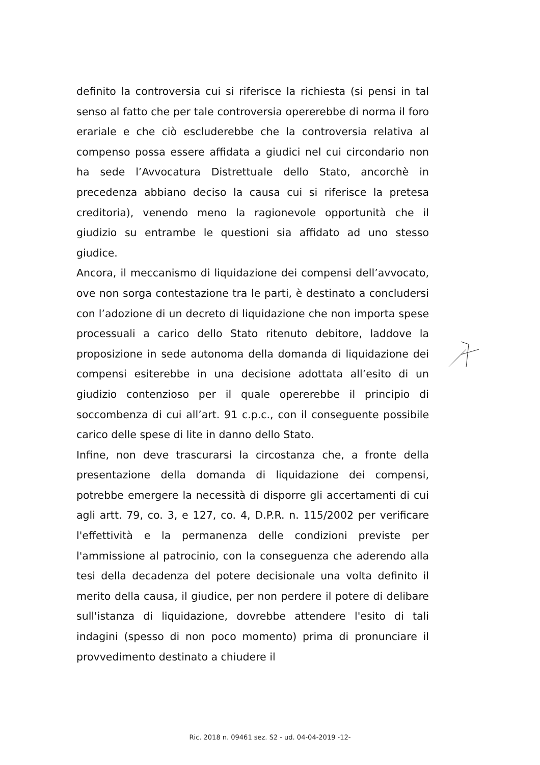definito la controversia cui si riferisce la richiesta (si pensi in tal senso al fatto che per tale controversia opererebbe di norma il foro erariale e che ciò escluderebbe che la controversia relativa al compenso possa essere affidata a giudici nel cui circondario non ha sede l’Avvocatura Distrettuale dello Stato, ancorchè in precedenza abbiano deciso la causa cui si riferisce la pretesa creditoria), venendo meno la ragionevole opportunità che il giudizio su entrambe le questioni sia affidato ad uno stesso giudice.
Ancora, il meccanismo di liquidazione dei compensi dell’avvocato, ove non sorga contestazione tra le parti, è destinato a concludersi con l’adozione di un decreto di liquidazione che non importa spese processuali a carico dello Stato ritenuto debitore, laddove la proposizione in sede autonoma della domanda di liquidazione dei compensi esiterebbe in una decisione adottata all’esito di un giudizio contenzioso per il quale opererebbe il principio di soccombenza di cui all’art. 91 c.p.c., con il conseguente possibile carico delle spese di lite in danno dello Stato.
Infine, non deve trascurarsi la circostanza che, a fronte della presentazione della domanda di liquidazione dei compensi, potrebbe emergere la necessità di disporre gli accertamenti di cui agli artt. 79, co. 3, e 127, co. 4, D.P.R. n. 115/2002 per verificare l'effettività e la permanenza delle condizioni previste per l'ammissione al patrocinio, con la conseguenza che aderendo alla tesi della decadenza del potere decisionale una volta definito il merito della causa, il giudice, per non perdere il potere di delibare sull'istanza di liquidazione, dovrebbe attendere l'esito di tali indagini (spesso di non poco momento) prima di pronunciare il provvedimento destinato a chiudere il
Ric. 2018 n. 09461 sez. S2 - ud. 04-04-2019 -12-